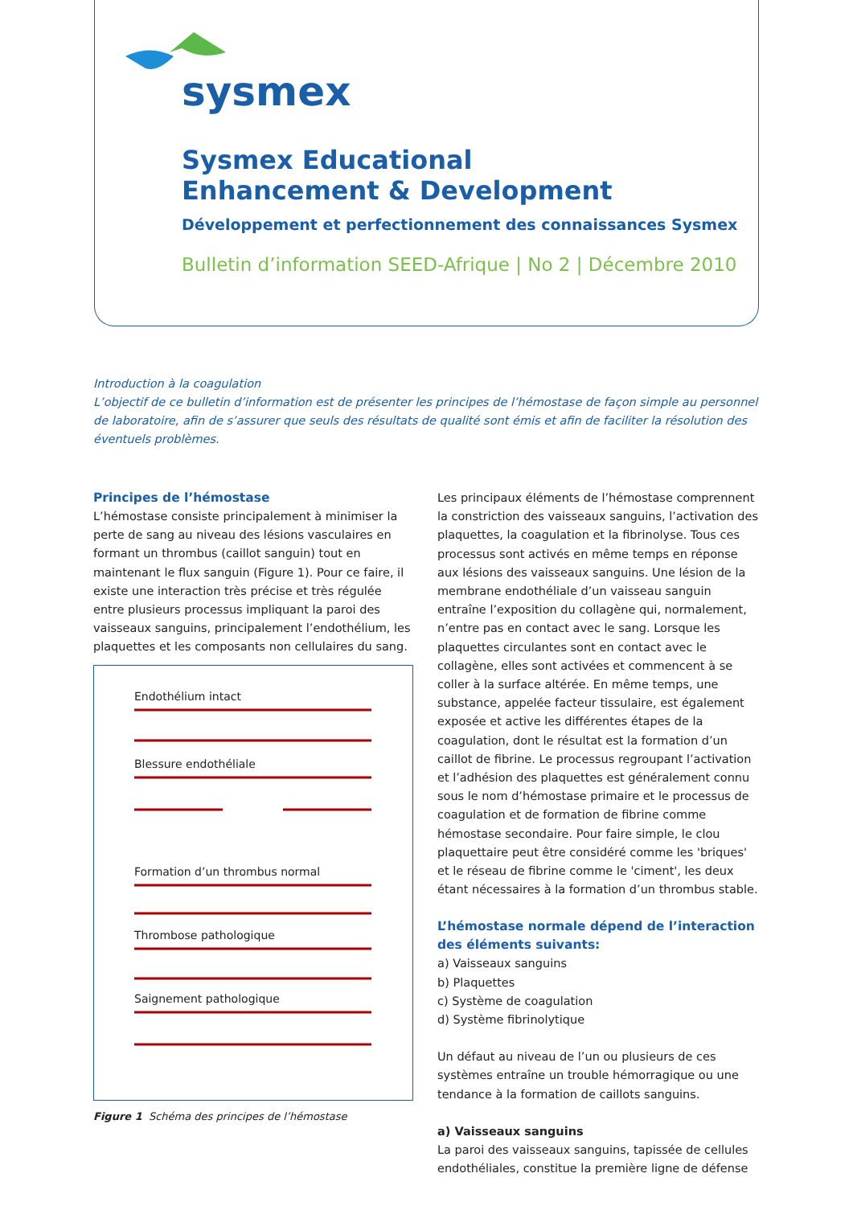sysmex
Sysmex Educational
Enhancement & Development
Développement et perfectionnement des connaissances Sysmex
Bulletin d’information SEED-Afrique | No 2 | Décembre 2010
Introduction à la coagulation
L’objectif de ce bulletin d’information est de présenter les principes de l’hémostase de façon simple au personnel de laboratoire, afin de s’assurer que seuls des résultats de qualité sont émis et afin de faciliter la résolution des éventuels problèmes.
Principes de l’hémostase
L’hémostase consiste principalement à minimiser la perte de sang au niveau des lésions vasculaires en formant un thrombus (caillot sanguin) tout en maintenant le flux sanguin (Figure 1). Pour ce faire, il existe une interaction très précise et très régulée entre plusieurs processus impliquant la paroi des vaisseaux sanguins, principalement l’endothélium, les plaquettes et les composants non cellulaires du sang.
Endothélium intact
Blessure endothéliale
Formation d’un thrombus normal
Thrombose pathologique
Saignement pathologique
Figure 1 Schéma des principes de l’hémostase
Les principaux éléments de l’hémostase comprennent la constriction des vaisseaux sanguins, l’activation des plaquettes, la coagulation et la fibrinolyse. Tous ces processus sont activés en même temps en réponse aux lésions des vaisseaux sanguins. Une lésion de la membrane endothéliale d’un vaisseau sanguin entraîne l’exposition du collagène qui, normalement, n’entre pas en contact avec le sang. Lorsque les plaquettes circulantes sont en contact avec le collagène, elles sont activées et commencent à se coller à la surface altérée. En même temps, une substance, appelée facteur tissulaire, est également exposée et active les différentes étapes de la coagulation, dont le résultat est la formation d’un caillot de fibrine. Le processus regroupant l’activation et l’adhésion des plaquettes est généralement connu sous le nom d’hémostase primaire et le processus de coagulation et de formation de fibrine comme hémostase secondaire. Pour faire simple, le clou plaquettaire peut être considéré comme les 'briques' et le réseau de fibrine comme le 'ciment', les deux étant nécessaires à la formation d’un thrombus stable.
L’hémostase normale dépend de l’interaction des éléments suivants:
a) Vaisseaux sanguins
b) Plaquettes
c) Système de coagulation
d) Système fibrinolytique
Un défaut au niveau de l’un ou plusieurs de ces systèmes entraîne un trouble hémorragique ou une tendance à la formation de caillots sanguins.
a) Vaisseaux sanguins
La paroi des vaisseaux sanguins, tapissée de cellules endothéliales, constitue la première ligne de défense